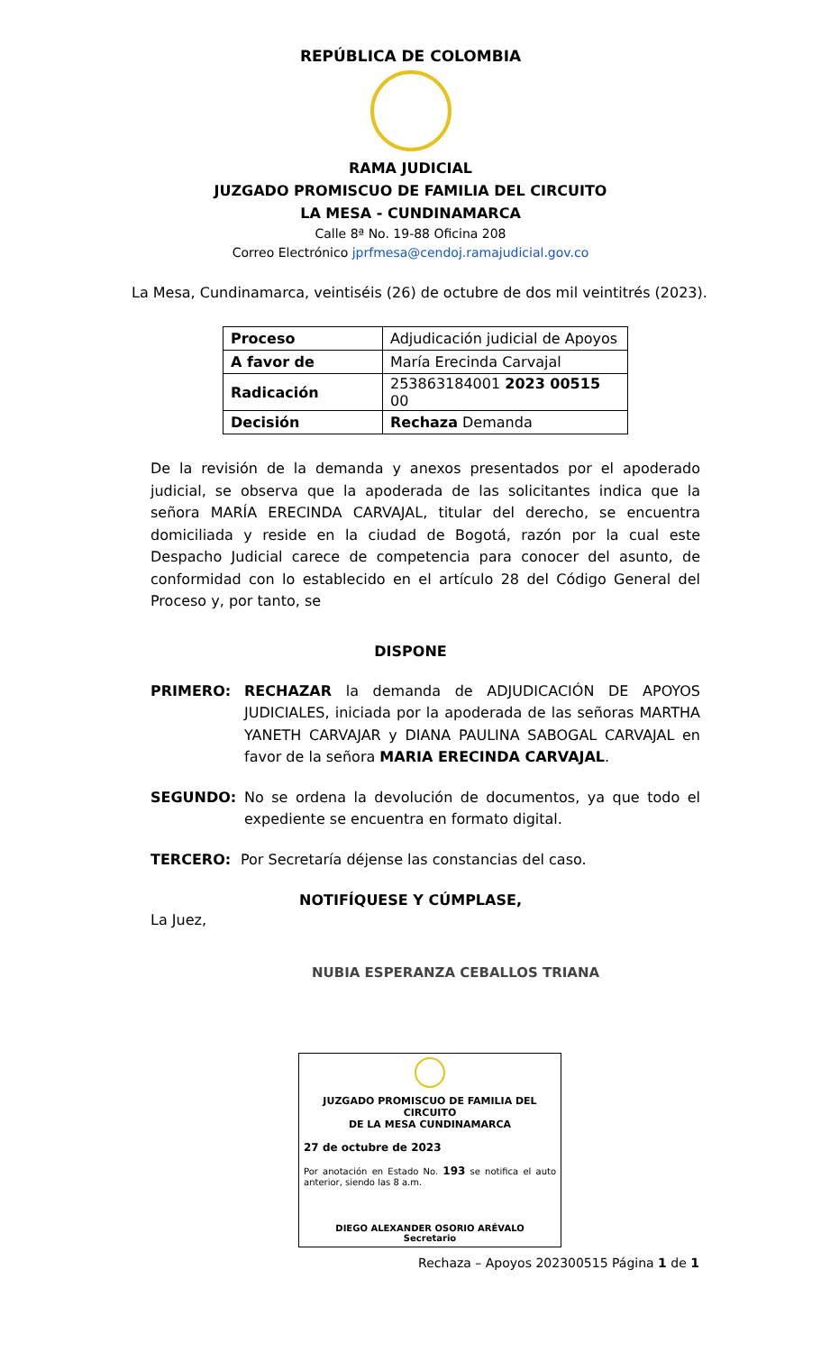REPÚBLICA DE COLOMBIA
RAMA JUDICIAL
JUZGADO PROMISCUO DE FAMILIA DEL CIRCUITO
LA MESA - CUNDINAMARCA
Calle 8ª No. 19-88 Oficina 208
Correo Electrónico jprfmesa@cendoj.ramajudicial.gov.co
La Mesa, Cundinamarca, veintiséis (26) de octubre de dos mil veintitrés (2023).
| Proceso | Adjudicación judicial de Apoyos |
| A favor de | María Erecinda Carvajal |
| Radicación | 253863184001 2023 00515 00 |
| Decisión | Rechaza Demanda |
De la revisión de la demanda y anexos presentados por el apoderado judicial, se observa que la apoderada de las solicitantes indica que la señora MARÍA ERECINDA CARVAJAL, titular del derecho, se encuentra domiciliada y reside en la ciudad de Bogotá, razón por la cual este Despacho Judicial carece de competencia para conocer del asunto, de conformidad con lo establecido en el artículo 28 del Código General del Proceso y, por tanto, se
DISPONE
PRIMERO: RECHAZAR la demanda de ADJUDICACIÓN DE APOYOS JUDICIALES, iniciada por la apoderada de las señoras MARTHA YANETH CARVAJAR y DIANA PAULINA SABOGAL CARVAJAL en favor de la señora MARIA ERECINDA CARVAJAL.
SEGUNDO: No se ordena la devolución de documentos, ya que todo el expediente se encuentra en formato digital.
TERCERO: Por Secretaría déjense las constancias del caso.
NOTIFÍQUESE Y CÚMPLASE,
La Juez,
NUBIA ESPERANZA CEBALLOS TRIANA
JUZGADO PROMISCUO DE FAMILIA DEL CIRCUITO
DE LA MESA CUNDINAMARCA
27 de octubre de 2023
Por anotación en Estado No. 193 se notifica el auto anterior, siendo las 8 a.m.
DIEGO ALEXANDER OSORIO ARÉVALO
Secretario
Rechaza – Apoyos 202300515 Página 1 de 1